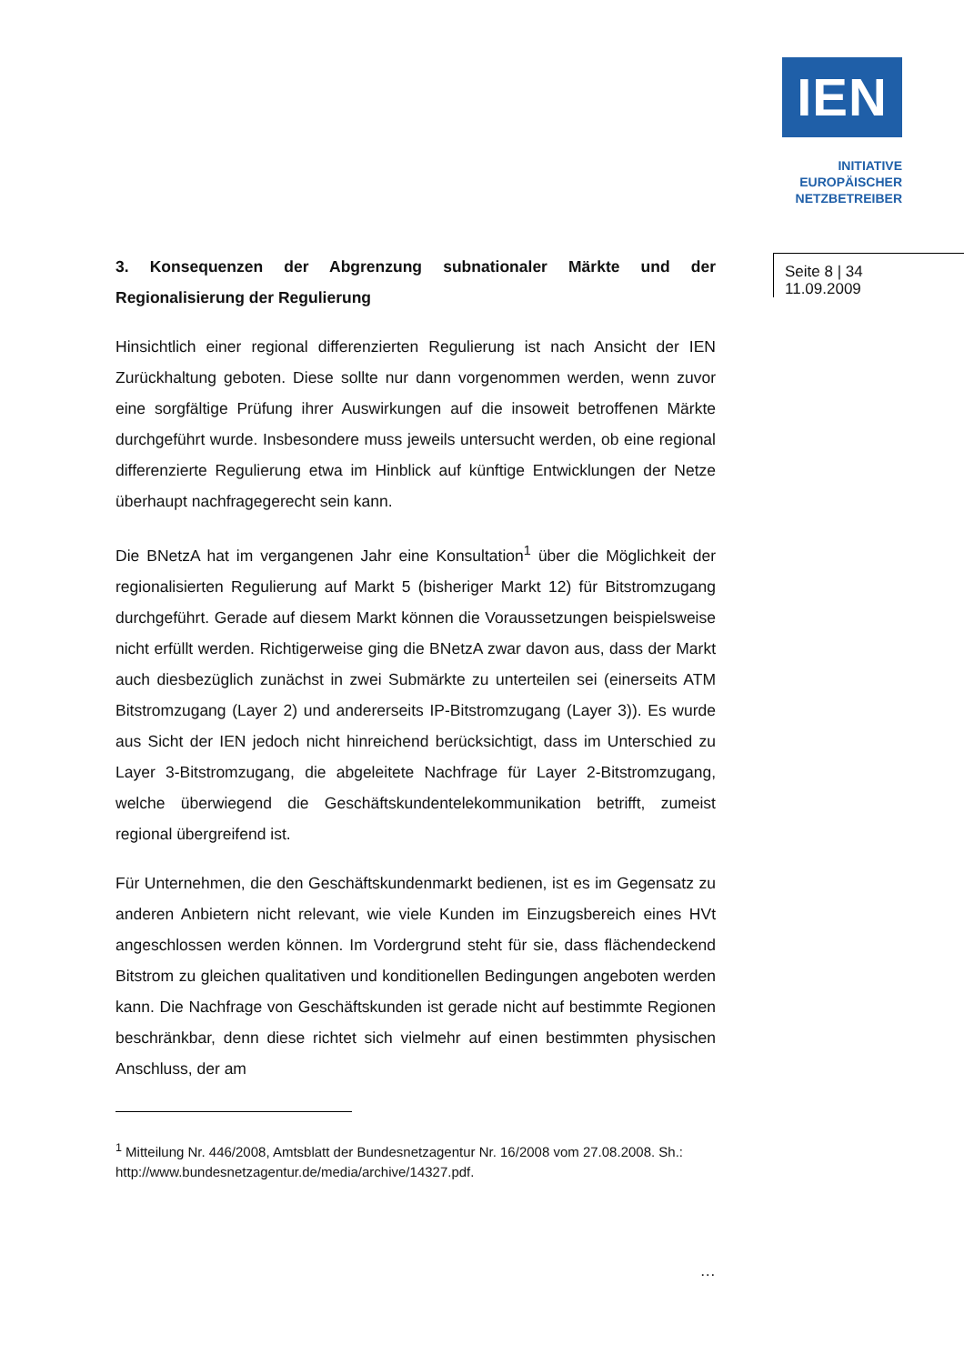IEN
INITIATIVE
EUROPÄISCHER
NETZBETREIBER
Seite 8 | 34
11.09.2009
3. Konsequenzen der Abgrenzung subnationaler Märkte und der Regionalisierung der Regulierung
Hinsichtlich einer regional differenzierten Regulierung ist nach Ansicht der IEN Zurückhaltung geboten. Diese sollte nur dann vorgenommen werden, wenn zuvor eine sorgfältige Prüfung ihrer Auswirkungen auf die insoweit betroffenen Märkte durchgeführt wurde. Insbesondere muss jeweils untersucht werden, ob eine regional differenzierte Regulierung etwa im Hinblick auf künftige Entwicklungen der Netze überhaupt nachfragegerecht sein kann.
Die BNetzA hat im vergangenen Jahr eine Konsultation<sup>1</sup> über die Möglichkeit der regionalisierten Regulierung auf Markt 5 (bisheriger Markt 12) für Bitstromzugang durchgeführt. Gerade auf diesem Markt können die Voraussetzungen beispielsweise nicht erfüllt werden. Richtigerweise ging die BNetzA zwar davon aus, dass der Markt auch diesbezüglich zunächst in zwei Submärkte zu unterteilen sei (einerseits ATM Bitstromzugang (Layer 2) und andererseits IP-Bitstromzugang (Layer 3)). Es wurde aus Sicht der IEN jedoch nicht hinreichend berücksichtigt, dass im Unterschied zu Layer 3-Bitstromzugang, die abgeleitete Nachfrage für Layer 2-Bitstromzugang, welche überwiegend die Geschäftskundentelekommunikation betrifft, zumeist regional übergreifend ist.
Für Unternehmen, die den Geschäftskundenmarkt bedienen, ist es im Gegensatz zu anderen Anbietern nicht relevant, wie viele Kunden im Einzugsbereich eines HVt angeschlossen werden können. Im Vordergrund steht für sie, dass flächendeckend Bitstrom zu gleichen qualitativen und konditionellen Bedingungen angeboten werden kann. Die Nachfrage von Geschäftskunden ist gerade nicht auf bestimmte Regionen beschränkbar, denn diese richtet sich vielmehr auf einen bestimmten physischen Anschluss, der am
<sup>1</sup> Mitteilung Nr. 446/2008, Amtsblatt der Bundesnetzagentur Nr. 16/2008 vom 27.08.2008. Sh.: http://www.bundesnetzagentur.de/media/archive/14327.pdf.
…